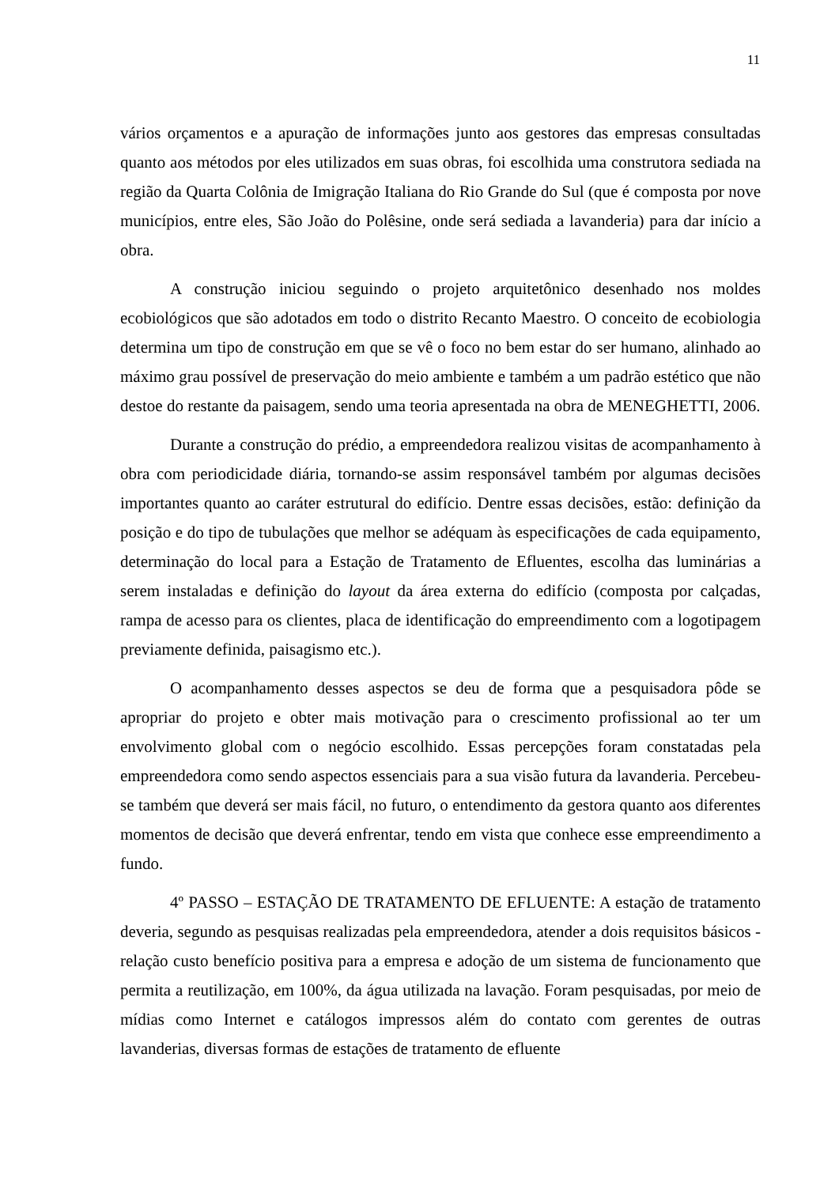11
vários orçamentos e a apuração de informações junto aos gestores das empresas consultadas quanto aos métodos por eles utilizados em suas obras, foi escolhida uma construtora sediada na região da Quarta Colônia de Imigração Italiana do Rio Grande do Sul (que é composta por nove municípios, entre eles, São João do Polêsine, onde será sediada a lavanderia) para dar início a obra.
A construção iniciou seguindo o projeto arquitetônico desenhado nos moldes ecobiológicos que são adotados em todo o distrito Recanto Maestro. O conceito de ecobiologia determina um tipo de construção em que se vê o foco no bem estar do ser humano, alinhado ao máximo grau possível de preservação do meio ambiente e também a um padrão estético que não destoe do restante da paisagem, sendo uma teoria apresentada na obra de MENEGHETTI, 2006.
Durante a construção do prédio, a empreendedora realizou visitas de acompanhamento à obra com periodicidade diária, tornando-se assim responsável também por algumas decisões importantes quanto ao caráter estrutural do edifício. Dentre essas decisões, estão: definição da posição e do tipo de tubulações que melhor se adéquam às especificações de cada equipamento, determinação do local para a Estação de Tratamento de Efluentes, escolha das luminárias a serem instaladas e definição do layout da área externa do edifício (composta por calçadas, rampa de acesso para os clientes, placa de identificação do empreendimento com a logotipagem previamente definida, paisagismo etc.).
O acompanhamento desses aspectos se deu de forma que a pesquisadora pôde se apropriar do projeto e obter mais motivação para o crescimento profissional ao ter um envolvimento global com o negócio escolhido. Essas percepções foram constatadas pela empreendedora como sendo aspectos essenciais para a sua visão futura da lavanderia. Percebeu-se também que deverá ser mais fácil, no futuro, o entendimento da gestora quanto aos diferentes momentos de decisão que deverá enfrentar, tendo em vista que conhece esse empreendimento a fundo.
4º PASSO – ESTAÇÃO DE TRATAMENTO DE EFLUENTE: A estação de tratamento deveria, segundo as pesquisas realizadas pela empreendedora, atender a dois requisitos básicos - relação custo benefício positiva para a empresa e adoção de um sistema de funcionamento que permita a reutilização, em 100%, da água utilizada na lavação. Foram pesquisadas, por meio de mídias como Internet e catálogos impressos além do contato com gerentes de outras lavanderias, diversas formas de estações de tratamento de efluente